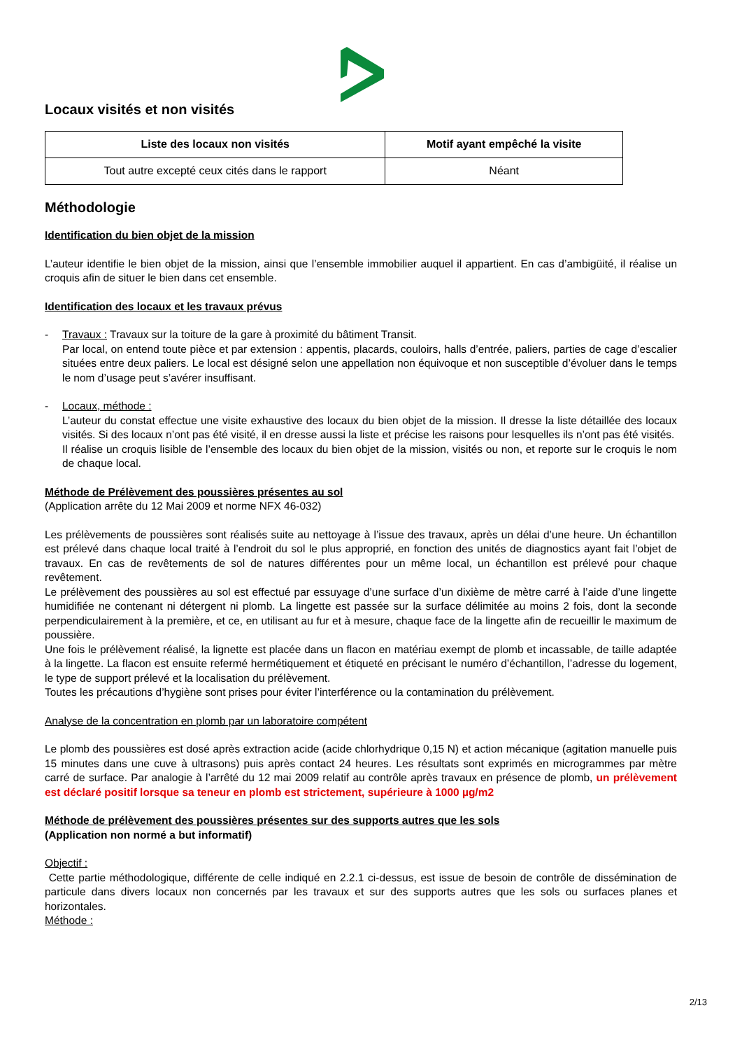Locaux visités et non visités
| Liste des locaux non visités | Motif ayant empêché la visite |
| --- | --- |
| Tout autre excepté ceux cités dans le rapport | Néant |
Méthodologie
Identification du bien objet de la mission
L’auteur identifie le bien objet de la mission, ainsi que l’ensemble immobilier auquel il appartient. En cas d’ambigüité, il réalise un croquis afin de situer le bien dans cet ensemble.
Identification des locaux et les travaux prévus
- Travaux : Travaux sur la toiture de la gare à proximité du bâtiment Transit.
Par local, on entend toute pièce et par extension : appentis, placards, couloirs, halls d’entrée, paliers, parties de cage d’escalier situées entre deux paliers. Le local est désigné selon une appellation non équivoque et non susceptible d’évoluer dans le temps le nom d’usage peut s’avérer insuffisant.
- Locaux, méthode :
L’auteur du constat effectue une visite exhaustive des locaux du bien objet de la mission. Il dresse la liste détaillée des locaux visités. Si des locaux n’ont pas été visité, il en dresse aussi la liste et précise les raisons pour lesquelles ils n’ont pas été visités.
Il réalise un croquis lisible de l’ensemble des locaux du bien objet de la mission, visités ou non, et reporte sur le croquis le nom de chaque local.
Méthode de Prélèvement des poussières présentes au sol
(Application arrête du 12 Mai 2009 et norme NFX 46-032)
Les prélèvements de poussières sont réalisés suite au nettoyage à l’issue des travaux, après un délai d’une heure. Un échantillon est prélevé dans chaque local traité à l’endroit du sol le plus approprié, en fonction des unités de diagnostics ayant fait l’objet de travaux. En cas de revêtements de sol de natures différentes pour un même local, un échantillon est prélevé pour chaque revêtement.
Le prélèvement des poussières au sol est effectué par essuyage d’une surface d’un dixième de mètre carré à l’aide d’une lingette humidifiée ne contenant ni détergent ni plomb. La lingette est passée sur la surface délimitée au moins 2 fois, dont la seconde perpendiculairement à la première, et ce, en utilisant au fur et à mesure, chaque face de la lingette afin de recueillir le maximum de poussière.
Une fois le prélèvement réalisé, la lignette est placée dans un flacon en matériau exempt de plomb et incassable, de taille adaptée à la lingette. La flacon est ensuite refermé hermétiquement et étiqueté en précisant le numéro d’échantillon, l’adresse du logement, le type de support prélevé et la localisation du prélèvement.
Toutes les précautions d’hygiène sont prises pour éviter l’interférence ou la contamination du prélèvement.
Analyse de la concentration en plomb par un laboratoire compétent
Le plomb des poussières est dosé après extraction acide (acide chlorhydrique 0,15 N) et action mécanique (agitation manuelle puis 15 minutes dans une cuve à ultrasons) puis après contact 24 heures. Les résultats sont exprimés en microgrammes par mètre carré de surface. Par analogie à l’arrêté du 12 mai 2009 relatif au contrôle après travaux en présence de plomb, un prélèvement est déclaré positif lorsque sa teneur en plomb est strictement, supérieure à 1000 µg/m2
Méthode de prélèvement des poussières présentes sur des supports autres que les sols
(Application non normé a but informatif)
Objectif :
Cette partie méthodologique, différente de celle indiqué en 2.2.1 ci-dessus, est issue de besoin de contrôle de dissémination de particule dans divers locaux non concernés par les travaux et sur des supports autres que les sols ou surfaces planes et horizontales.
Méthode :
2/13